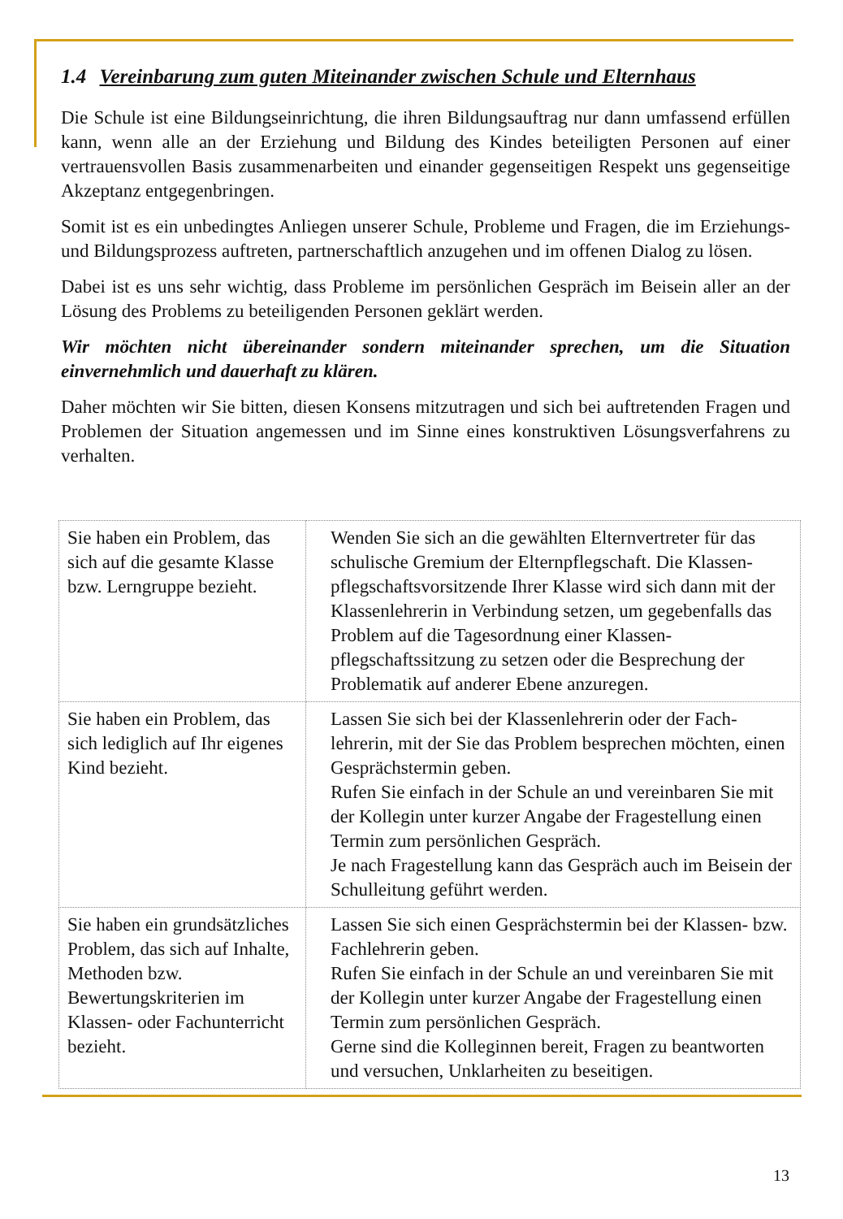1.4 Vereinbarung zum guten Miteinander zwischen Schule und Elternhaus
Die Schule ist eine Bildungseinrichtung, die ihren Bildungsauftrag nur dann umfassend erfüllen kann, wenn alle an der Erziehung und Bildung des Kindes beteiligten Personen auf einer vertrauensvollen Basis zusammenarbeiten und einander gegenseitigen Respekt uns gegenseitige Akzeptanz entgegenbringen.
Somit ist es ein unbedingtes Anliegen unserer Schule, Probleme und Fragen, die im Erziehungs- und Bildungsprozess auftreten, partnerschaftlich anzugehen und im offenen Dialog zu lösen.
Dabei ist es uns sehr wichtig, dass Probleme im persönlichen Gespräch im Beisein aller an der Lösung des Problems zu beteiligenden Personen geklärt werden.
Wir möchten nicht übereinander sondern miteinander sprechen, um die Situation einvernehmlich und dauerhaft zu klären.
Daher möchten wir Sie bitten, diesen Konsens mitzutragen und sich bei auftretenden Fragen und Problemen der Situation angemessen und im Sinne eines konstruktiven Lösungsverfahrens zu verhalten.
| Sie haben ein Problem, das sich auf die gesamte Klasse bzw. Lerngruppe bezieht. | Wenden Sie sich an die gewählten Elternvertreter für das schulische Gremium der Elternpflegschaft. Die Klassen­pflegschaftsvorsitzende Ihrer Klasse wird sich dann mit der Klassenlehrerin in Verbindung setzen, um gegeben­falls das Problem auf die Tagesordnung einer Klassen­pflegschaftssitzung zu setzen oder die Besprechung der Problematik auf anderer Ebene anzuregen. |
| Sie haben ein Problem, das sich lediglich auf Ihr eigenes Kind bezieht. | Lassen Sie sich bei der Klassenlehrerin oder der Fach­lehrerin, mit der Sie das Problem besprechen möchten, einen Gesprächstermin geben. Rufen Sie einfach in der Schule an und vereinbaren Sie mit der Kollegin unter kurzer Angabe der Fragestellung einen Termin zum persönlichen Gespräch. Je nach Fragestellung kann das Gespräch auch im Beisein der Schulleitung geführt werden. |
| Sie haben ein grundsätz­liches Problem, das sich auf Inhalte, Methoden bzw. Bewertungskriterien im Klassen- oder Fachunter­richt bezieht. | Lassen Sie sich einen Gesprächstermin bei der Klassen- bzw. Fachlehrerin geben. Rufen Sie einfach in der Schule an und vereinbaren Sie mit der Kollegin unter kurzer Angabe der Fragestellung einen Termin zum persönlichen Gespräch. Gerne sind die Kolleginnen bereit, Fragen zu beantwor­ten und versuchen, Unklarheiten zu beseitigen. |
13